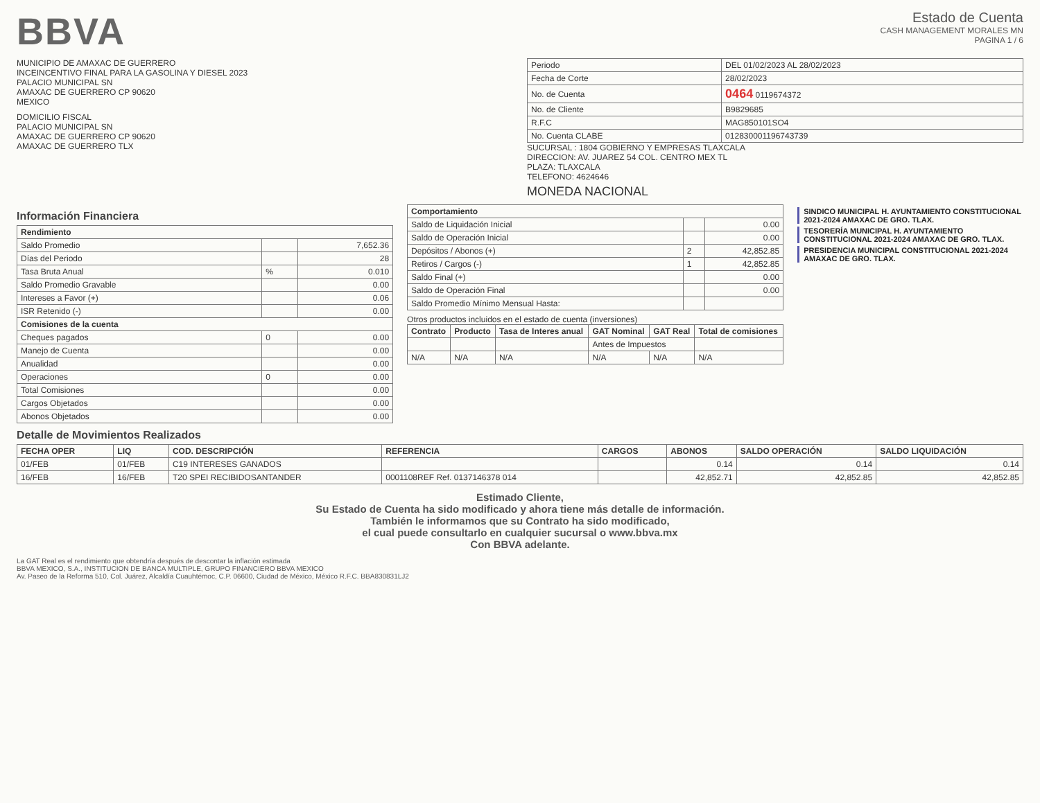BBVA
Estado de Cuenta
CASH MANAGEMENT MORALES MN
PAGINA 1 / 6
MUNICIPIO DE AMAXAC DE GUERRERO
INCEINCENTIVO FINAL PARA LA GASOLINA Y DIESEL 2023
PALACIO MUNICIPAL SN
AMAXAC DE GUERRERO CP 90620
MEXICO
DOMICILIO FISCAL
PALACIO MUNICIPAL SN
AMAXAC DE GUERRERO CP 90620
AMAXAC DE GUERRERO TLX
| Periodo | DEL 01/02/2023 AL 28/02/2023 |
| Fecha de Corte | 28/02/2023 |
| No. de Cuenta | 0464 0119674372 |
| No. de Cliente | B9829685 |
| R.F.C | MAG850101SO4 |
| No. Cuenta CLABE | 012830001196743739 |
SUCURSAL : 1804 GOBIERNO Y EMPRESAS TLAXCALA
DIRECCION: AV. JUAREZ 54 COL. CENTRO MEX TL
PLAZA: TLAXCALA
TELEFONO: 4624646
MONEDA NACIONAL
Información Financiera
| Rendimiento | | |
| --- | --- | --- |
| Saldo Promedio | | 7,652.36 |
| Días del Periodo | | 28 |
| Tasa Bruta Anual | % | 0.010 |
| Saldo Promedio Gravable | | 0.00 |
| Intereses a Favor (+) | | 0.06 |
| ISR Retenido (-) | | 0.00 |
| Comisiones de la cuenta | | |
| Cheques pagados | 0 | 0.00 |
| Manejo de Cuenta | | 0.00 |
| Anualidad | | 0.00 |
| Operaciones | 0 | 0.00 |
| Total Comisiones | | 0.00 |
| Cargos Objetados | | 0.00 |
| Abonos Objetados | | 0.00 |
| Comportamiento | | |
| --- | --- | --- |
| Saldo de Liquidación Inicial | | 0.00 |
| Saldo de Operación Inicial | | 0.00 |
| Depósitos / Abonos (+) | 2 | 42,852.85 |
| Retiros / Cargos (-) | 1 | 42,852.85 |
| Saldo Final (+) | | 0.00 |
| Saldo de Operación Final | | 0.00 |
| Saldo Promedio Mínimo Mensual Hasta: | | |
Otros productos incluidos en el estado de cuenta (inversiones)
| Contrato | Producto | Tasa de Interes anual | GAT Nominal | GAT Real | Total de comisiones |
| --- | --- | --- | --- | --- | --- |
| | | | Antes de Impuestos | | |
| N/A | N/A | N/A | N/A | N/A | N/A |
SINDICO MUNICIPAL H. AYUNTAMIENTO CONSTITUCIONAL 2021-2024 AMAXAC DE GRO. TLAX.
TESORERÍA MUNICIPAL H. AYUNTAMIENTO CONSTITUCIONAL 2021-2024 AMAXAC DE GRO. TLAX.
PRESIDENCIA MUNICIPAL CONSTITUCIONAL 2021-2024 AMAXAC DE GRO. TLAX.
Detalle de Movimientos Realizados
| FECHA OPER | LIQ | COD. DESCRIPCIÓN | REFERENCIA | CARGOS | ABONOS | SALDO OPERACIÓN | SALDO LIQUIDACIÓN |
| --- | --- | --- | --- | --- | --- | --- | --- |
| 01/FEB | 01/FEB | C19 INTERESES GANADOS | | | 0.14 | 0.14 | 0.14 |
| 16/FEB | 16/FEB | T20 SPEI RECIBIDOSANTANDER | 0001108REF Ref. 0137146378 014 | | 42,852.71 | 42,852.85 | 42,852.85 |
Estimado Cliente,
Su Estado de Cuenta ha sido modificado y ahora tiene más detalle de información.
También le informamos que su Contrato ha sido modificado,
el cual puede consultarlo en cualquier sucursal o www.bbva.mx
Con BBVA adelante.
La GAT Real es el rendimiento que obtendría después de descontar la inflación estimada
BBVA MEXICO, S.A., INSTITUCION DE BANCA MULTIPLE, GRUPO FINANCIERO BBVA MEXICO
Av. Paseo de la Reforma 510, Col. Juárez, Alcaldía Cuauhtémoc, C.P. 06600, Ciudad de México, México R.F.C. BBA830831LJ2